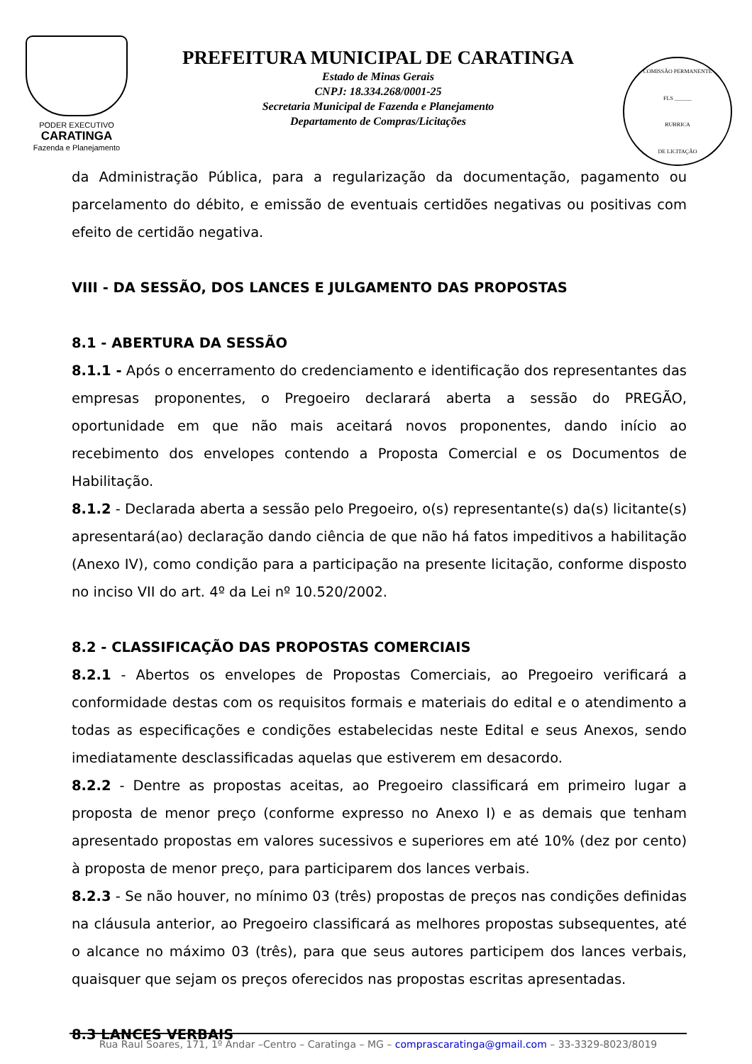PODER EXECUTIVO
CARATINGA
Fazenda e Planejamento
PREFEITURA MUNICIPAL DE CARATINGA
Estado de Minas Gerais
CNPJ: 18.334.268/0001-25
Secretaria Municipal de Fazenda e Planejamento
Departamento de Compras/Licitações
COMISSÃO PERMANENTE
FLS ______
RUBRICA
DE LICITAÇÃO
da Administração Pública, para a regularização da documentação, pagamento ou parcelamento do débito, e emissão de eventuais certidões negativas ou positivas com efeito de certidão negativa.
VIII - DA SESSÃO, DOS LANCES E JULGAMENTO DAS PROPOSTAS
8.1 - ABERTURA DA SESSÃO
8.1.1 - Após o encerramento do credenciamento e identificação dos representantes das empresas proponentes, o Pregoeiro declarará aberta a sessão do PREGÃO, oportunidade em que não mais aceitará novos proponentes, dando início ao recebimento dos envelopes contendo a Proposta Comercial e os Documentos de Habilitação.
8.1.2 - Declarada aberta a sessão pelo Pregoeiro, o(s) representante(s) da(s) licitante(s) apresentará(ao) declaração dando ciência de que não há fatos impeditivos a habilitação (Anexo IV), como condição para a participação na presente licitação, conforme disposto no inciso VII do art. 4º da Lei nº 10.520/2002.
8.2 - CLASSIFICAÇÃO DAS PROPOSTAS COMERCIAIS
8.2.1 - Abertos os envelopes de Propostas Comerciais, ao Pregoeiro verificará a conformidade destas com os requisitos formais e materiais do edital e o atendimento a todas as especificações e condições estabelecidas neste Edital e seus Anexos, sendo imediatamente desclassificadas aquelas que estiverem em desacordo.
8.2.2 - Dentre as propostas aceitas, ao Pregoeiro classificará em primeiro lugar a proposta de menor preço (conforme expresso no Anexo I) e as demais que tenham apresentado propostas em valores sucessivos e superiores em até 10% (dez por cento) à proposta de menor preço, para participarem dos lances verbais.
8.2.3 - Se não houver, no mínimo 03 (três) propostas de preços nas condições definidas na cláusula anterior, ao Pregoeiro classificará as melhores propostas subsequentes, até o alcance no máximo 03 (três), para que seus autores participem dos lances verbais, quaisquer que sejam os preços oferecidos nas propostas escritas apresentadas.
8.3 LANCES VERBAIS
Rua Raul Soares, 171, 1º Andar –Centro – Caratinga – MG – comprascaratinga@gmail.com – 33-3329-8023/8019